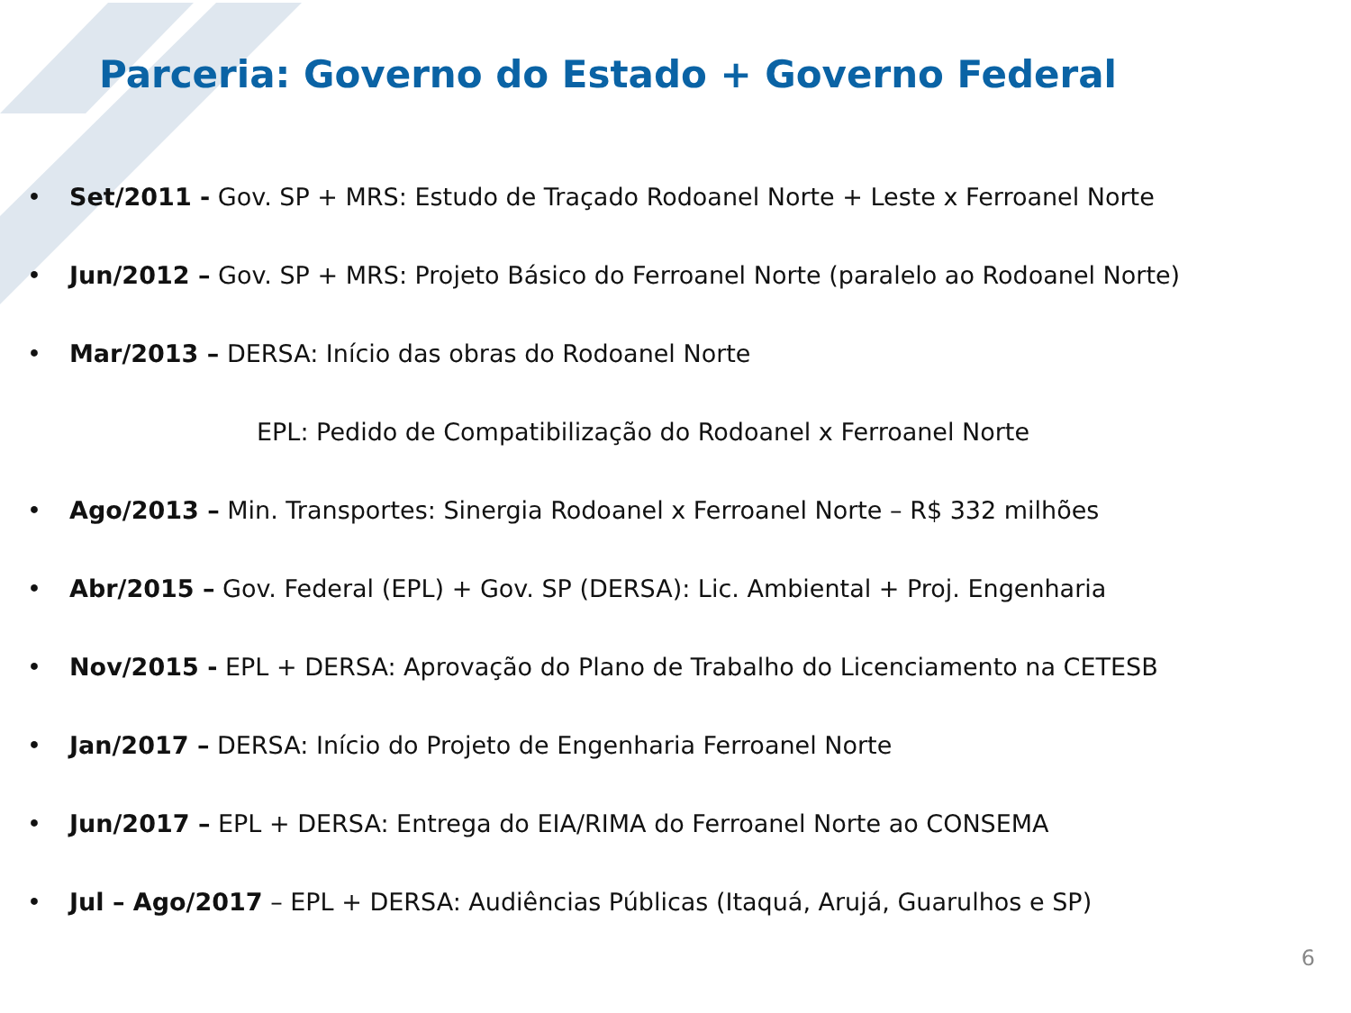Parceria: Governo do Estado + Governo Federal
• Set/2011 - Gov. SP + MRS: Estudo de Traçado Rodoanel Norte + Leste x Ferroanel Norte
• Jun/2012 – Gov. SP + MRS: Projeto Básico do Ferroanel Norte (paralelo ao Rodoanel Norte)
• Mar/2013 – DERSA: Início das obras do Rodoanel Norte
EPL: Pedido de Compatibilização do Rodoanel x Ferroanel Norte
• Ago/2013 – Min. Transportes: Sinergia Rodoanel x Ferroanel Norte – R$ 332 milhões
• Abr/2015 – Gov. Federal (EPL) + Gov. SP (DERSA): Lic. Ambiental + Proj. Engenharia
• Nov/2015 - EPL + DERSA: Aprovação do Plano de Trabalho do Licenciamento na CETESB
• Jan/2017 – DERSA: Início do Projeto de Engenharia Ferroanel Norte
• Jun/2017 – EPL + DERSA: Entrega do EIA/RIMA do Ferroanel Norte ao CONSEMA
• Jul – Ago/2017 – EPL + DERSA: Audiências Públicas (Itaquá, Arujá, Guarulhos e SP)
6